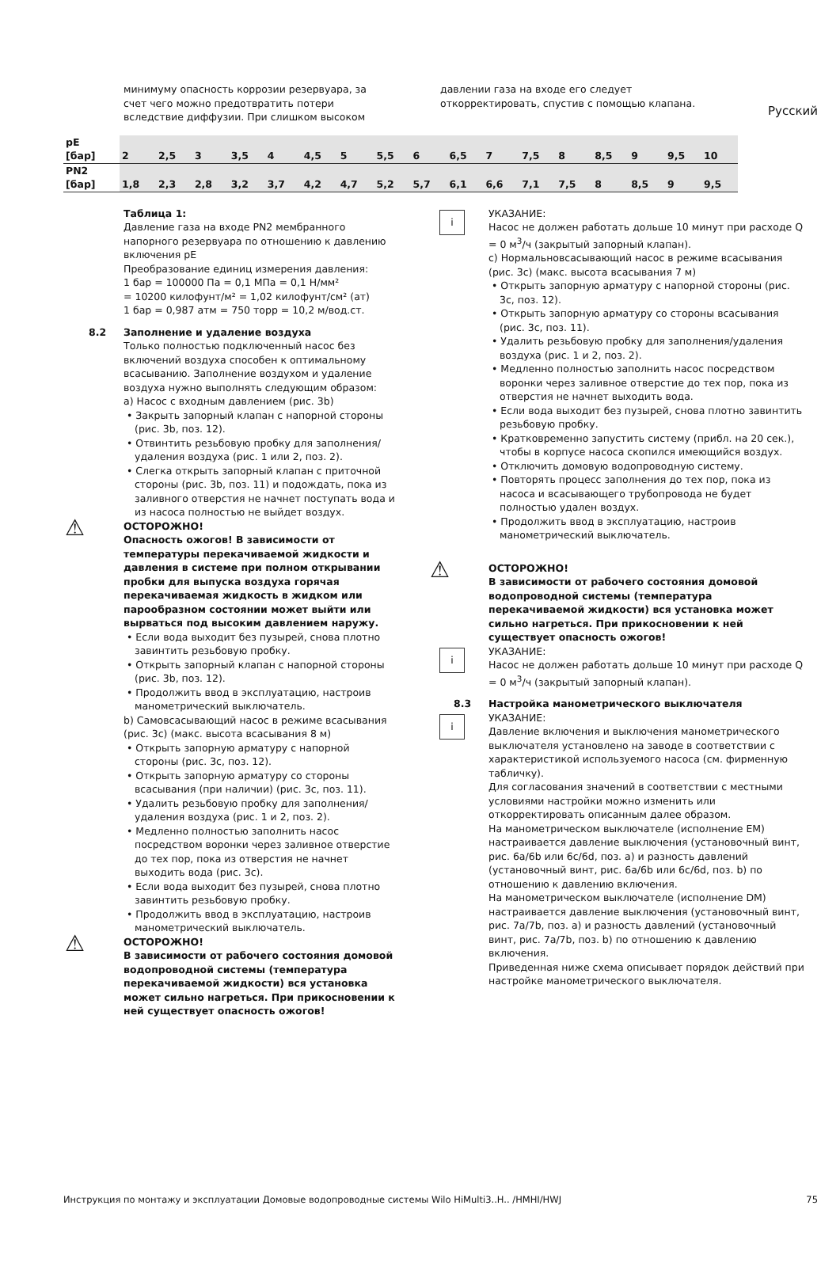Русский
минимуму опасность коррозии резервуара, за счет чего можно предотвратить потери вследствие диффузии. При слишком высоком
давлении газа на входе его следует откорректировать, спустив с помощью клапана.
| pE [бар] | 2 | 2,5 | 3 | 3,5 | 4 | 4,5 | 5 | 5,5 | 6 | 6,5 | 7 | 7,5 | 8 | 8,5 | 9 | 9,5 | 10 |
| PN2 [бар] | 1,8 | 2,3 | 2,8 | 3,2 | 3,7 | 4,2 | 4,7 | 5,2 | 5,7 | 6,1 | 6,6 | 7,1 | 7,5 | 8 | 8,5 | 9 | 9,5 |
Таблица 1:
Давление газа на входе PN2 мембранного напорного резервуара по отношению к давлению включения pE
Преобразование единиц измерения давления:
1 бар = 100000 Па = 0,1 МПа = 0,1 Н/мм²
= 10200 килофунт/м² = 1,02 килофунт/см² (ат)
1 бар = 0,987 атм = 750 торр = 10,2 м/вод.ст.
8.2 Заполнение и удаление воздуха
Только полностью подключенный насос без включений воздуха способен к оптимальному всасыванию. Заполнение воздухом и удаление воздуха нужно выполнять следующим образом:
a) Насос с входным давлением (рис. 3b)
• Закрыть запорный клапан с напорной стороны (рис. 3b, поз. 12).
• Отвинтить резьбовую пробку для заполнения/удаления воздуха (рис. 1 или 2, поз. 2).
• Слегка открыть запорный клапан с приточной стороны (рис. 3b, поз. 11) и подождать, пока из заливного отверстия не начнет поступать вода и из насоса полностью не выйдет воздух.
⚠ ОСТОРОЖНО!
Опасность ожогов! В зависимости от температуры перекачиваемой жидкости и давления в системе при полном открывании пробки для выпуска воздуха горячая перекачиваемая жидкость в жидком или парообразном состоянии может выйти или вырваться под высоким давлением наружу.
• Если вода выходит без пузырей, снова плотно завинтить резьбовую пробку.
• Открыть запорный клапан с напорной стороны (рис. 3b, поз. 12).
• Продолжить ввод в эксплуатацию, настроив манометрический выключатель.
b) Самовсасывающий насос в режиме всасывания (рис. 3c) (макс. высота всасывания 8 м)
• Открыть запорную арматуру с напорной стороны (рис. 3c, поз. 12).
• Открыть запорную арматуру со стороны всасывания (при наличии) (рис. 3c, поз. 11).
• Удалить резьбовую пробку для заполнения/удаления воздуха (рис. 1 и 2, поз. 2).
• Медленно полностью заполнить насос посредством воронки через заливное отверстие до тех пор, пока из отверстия не начнет выходить вода (рис. 3c).
• Если вода выходит без пузырей, снова плотно завинтить резьбовую пробку.
• Продолжить ввод в эксплуатацию, настроив манометрический выключатель.
⚠ ОСТОРОЖНО!
В зависимости от рабочего состояния домовой водопроводной системы (температура перекачиваемой жидкости) вся установка может сильно нагреться. При прикосновении к ней существует опасность ожогов!
i УКАЗАНИЕ:
Насос не должен работать дольше 10 минут при расходе Q = 0 м<sup>3</sup>/ч (закрытый запорный клапан).
c) Нормальновсасывающий насос в режиме всасывания (рис. 3c) (макс. высота всасывания 7 м)
• Открыть запорную арматуру с напорной стороны (рис. 3c, поз. 12).
• Открыть запорную арматуру со стороны всасывания (рис. 3c, поз. 11).
• Удалить резьбовую пробку для заполнения/удаления воздуха (рис. 1 и 2, поз. 2).
• Медленно полностью заполнить насос посредством воронки через заливное отверстие до тех пор, пока из отверстия не начнет выходить вода.
• Если вода выходит без пузырей, снова плотно завинтить резьбовую пробку.
• Кратковременно запустить систему (прибл. на 20 сек.), чтобы в корпусе насоса скопился имеющийся воздух.
• Отключить домовую водопроводную систему.
• Повторять процесс заполнения до тех пор, пока из насоса и всасывающего трубопровода не будет полностью удален воздух.
• Продолжить ввод в эксплуатацию, настроив манометрический выключатель.
⚠ ОСТОРОЖНО!
В зависимости от рабочего состояния домовой водопроводной системы (температура перекачиваемой жидкости) вся установка может сильно нагреться. При прикосновении к ней существует опасность ожогов!
i УКАЗАНИЕ:
Насос не должен работать дольше 10 минут при расходе Q = 0 м<sup>3</sup>/ч (закрытый запорный клапан).
8.3 Настройка манометрического выключателя
i УКАЗАНИЕ:
Давление включения и выключения манометрического выключателя установлено на заводе в соответствии с характеристикой используемого насоса (см. фирменную табличку).
Для согласования значений в соответствии с местными условиями настройки можно изменить или откорректировать описанным далее образом.
На манометрическом выключателе (исполнение EM) настраивается давление выключения (установочный винт, рис. 6a/6b или 6c/6d, поз. a) и разность давлений (установочный винт, рис. 6a/6b или 6c/6d, поз. b) по отношению к давлению включения.
На манометрическом выключателе (исполнение DM) настраивается давление выключения (установочный винт, рис. 7a/7b, поз. a) и разность давлений (установочный винт, рис. 7a/7b, поз. b) по отношению к давлению включения.
Приведенная ниже схема описывает порядок действий при настройке манометрического выключателя.
Инструкция по монтажу и эксплуатации Домовые водопроводные системы Wilo HiMulti3..H.. /HMHI/HWJ 75